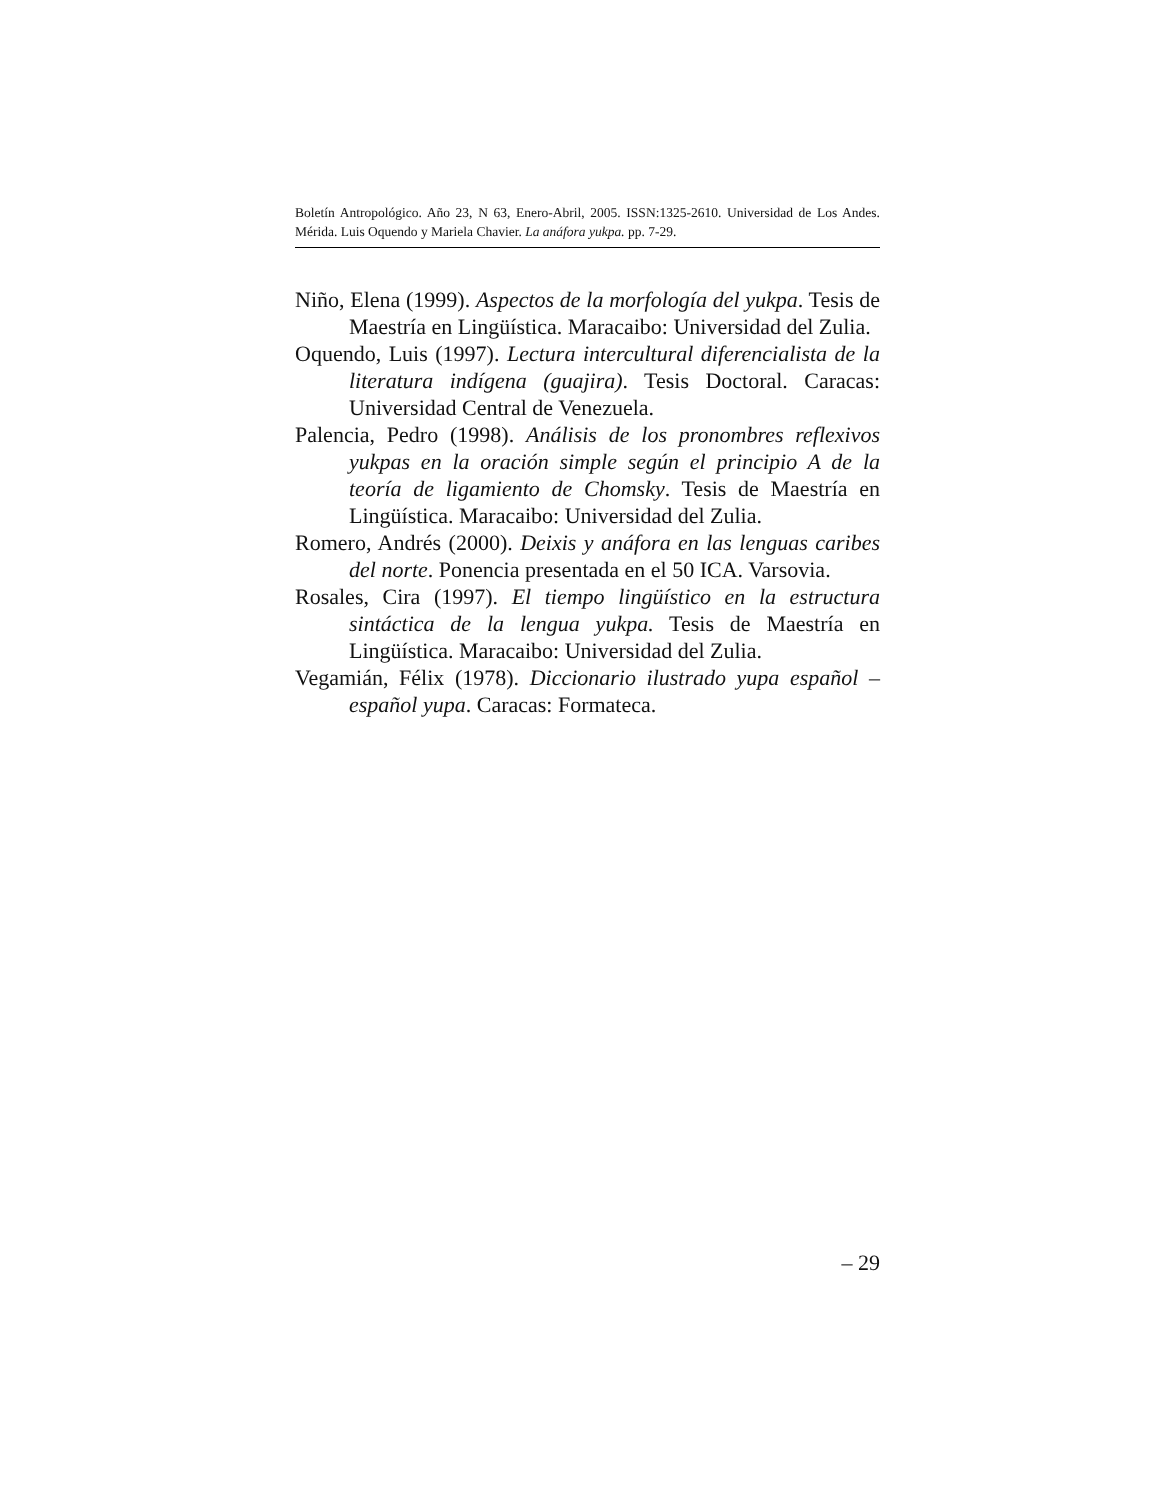Boletín Antropológico. Año 23, N 63, Enero-Abril, 2005. ISSN:1325-2610. Universidad de Los Andes. Mérida. Luis Oquendo y Mariela Chavier. La anáfora yukpa. pp. 7-29.
Niño, Elena (1999). Aspectos de la morfología del yukpa. Tesis de Maestría en Lingüística. Maracaibo: Universidad del Zulia.
Oquendo, Luis (1997). Lectura intercultural diferencialista de la literatura indígena (guajira). Tesis Doctoral. Caracas: Universidad Central de Venezuela.
Palencia, Pedro (1998). Análisis de los pronombres reflexivos yukpas en la oración simple según el principio A de la teoría de ligamiento de Chomsky. Tesis de Maestría en Lingüística. Maracaibo: Universidad del Zulia.
Romero, Andrés (2000). Deixis y anáfora en las lenguas caribes del norte. Ponencia presentada en el 50 ICA. Varsovia.
Rosales, Cira (1997). El tiempo lingüístico en la estructura sintáctica de la lengua yukpa. Tesis de Maestría en Lingüística. Maracaibo: Universidad del Zulia.
Vegamián, Félix (1978). Diccionario ilustrado yupa español – español yupa. Caracas: Formateca.
– 29